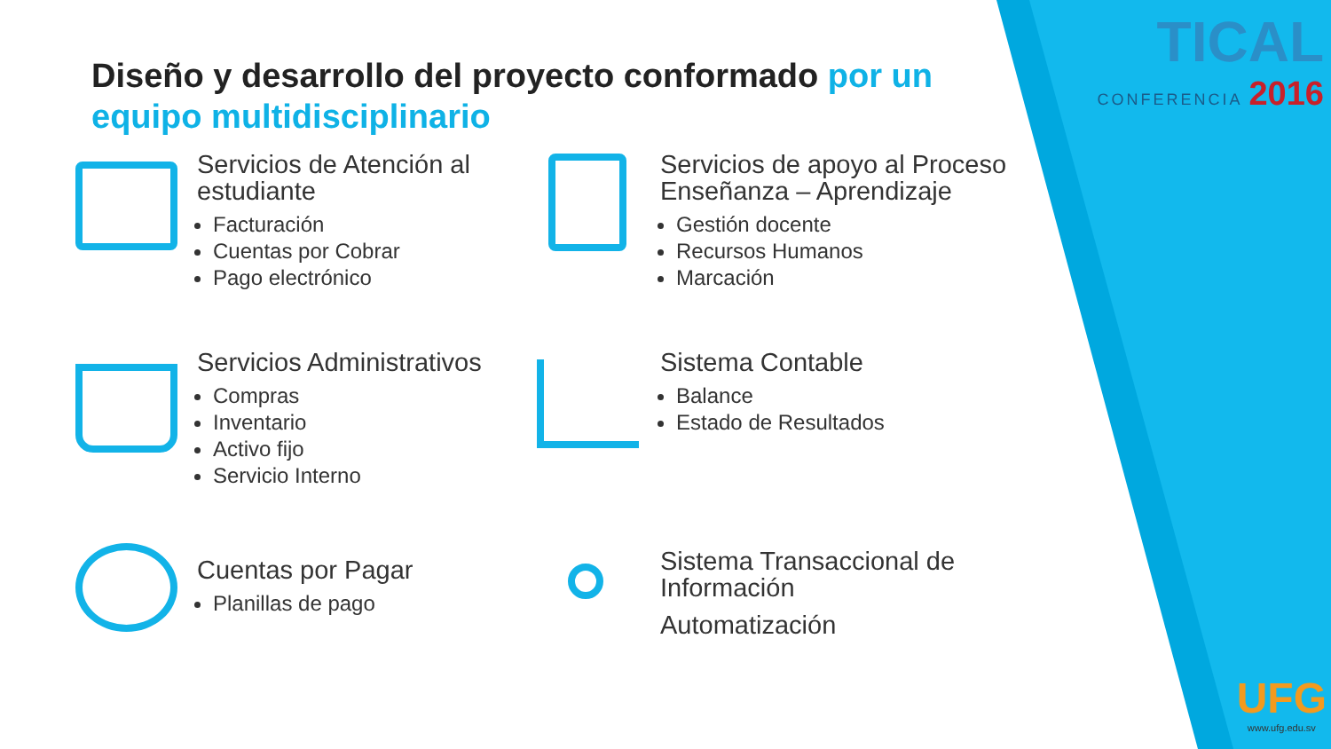TICAL
CONFERENCIA 2016
Diseño y desarrollo del proyecto conformado por un equipo multidisciplinario
Servicios de Atención al estudiante
Facturación
Cuentas por Cobrar
Pago electrónico
Servicios de apoyo al Proceso Enseñanza – Aprendizaje
Gestión docente
Recursos Humanos
Marcación
Servicios Administrativos
Compras
Inventario
Activo fijo
Servicio Interno
Sistema Contable
Balance
Estado de Resultados
Cuentas por Pagar
Planillas de pago
Sistema Transaccional de Información
Automatización
UFG
www.ufg.edu.sv